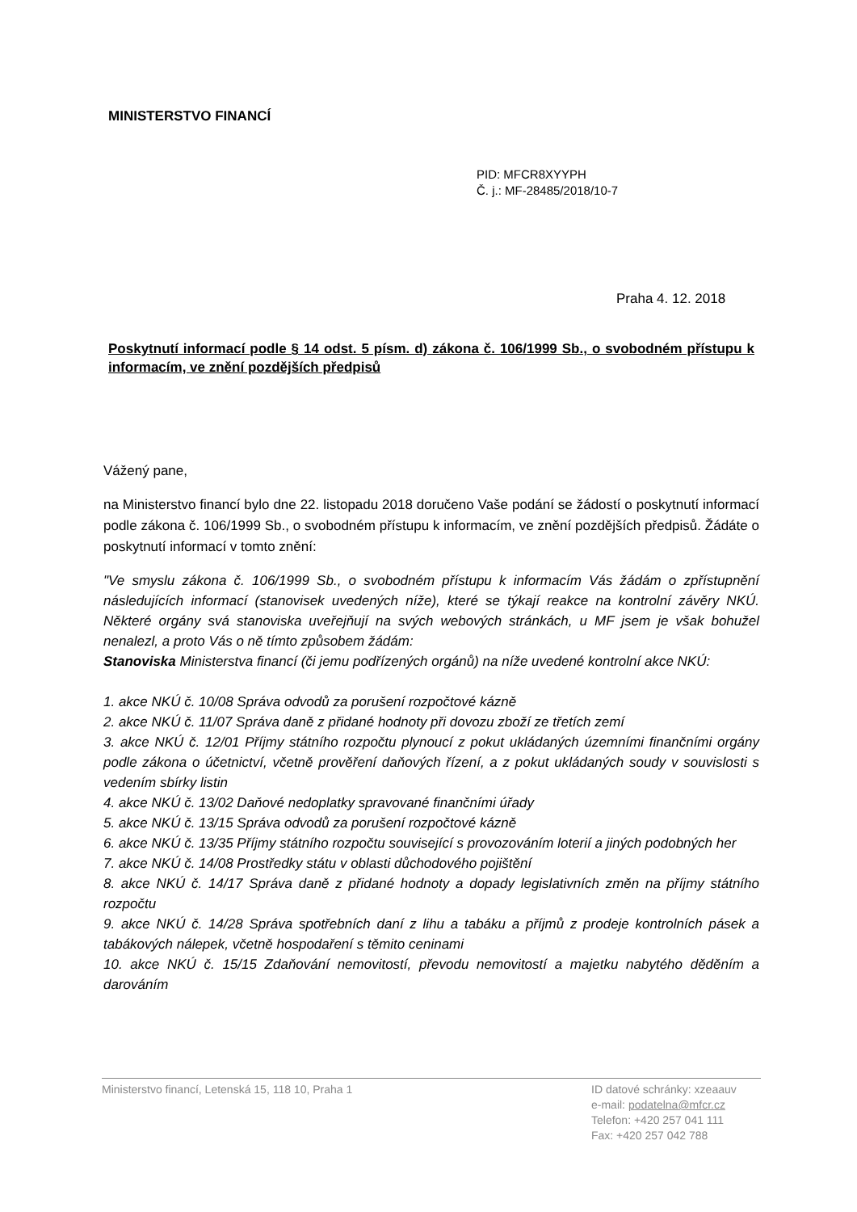MINISTERSTVO FINANCÍ
PID: MFCR8XYYPH
Č. j.: MF-28485/2018/10-7
Praha 4. 12. 2018
Poskytnutí informací podle § 14 odst. 5 písm. d) zákona č. 106/1999 Sb., o svobodném přístupu k informacím, ve znění pozdějších předpisů
Vážený pane,
na Ministerstvo financí bylo dne 22. listopadu 2018 doručeno Vaše podání se žádostí o poskytnutí informací podle zákona č. 106/1999 Sb., o svobodném přístupu k informacím, ve znění pozdějších předpisů. Žádáte o poskytnutí informací v tomto znění:
"Ve smyslu zákona č. 106/1999 Sb., o svobodném přístupu k informacím Vás žádám o zpřístupnění následujících informací (stanovisek uvedených níže), které se týkají reakce na kontrolní závěry NKÚ. Některé orgány svá stanoviska uveřejňují na svých webových stránkách, u MF jsem je však bohužel nenalezl, a proto Vás o ně tímto způsobem žádám:
Stanoviska Ministerstva financí (či jemu podřízených orgánů) na níže uvedené kontrolní akce NKÚ:
1. akce NKÚ č. 10/08 Správa odvodů za porušení rozpočtové kázně
2. akce NKÚ č. 11/07 Správa daně z přidané hodnoty při dovozu zboží ze třetích zemí
3. akce NKÚ č. 12/01 Příjmy státního rozpočtu plynoucí z pokut ukládaných územními finančními orgány podle zákona o účetnictví, včetně prověření daňových řízení, a z pokut ukládaných soudy v souvislosti s vedením sbírky listin
4. akce NKÚ č. 13/02 Daňové nedoplatky spravované finančními úřady
5. akce NKÚ č. 13/15 Správa odvodů za porušení rozpočtové kázně
6. akce NKÚ č. 13/35 Příjmy státního rozpočtu související s provozováním loterií a jiných podobných her
7. akce NKÚ č. 14/08 Prostředky státu v oblasti důchodového pojištění
8. akce NKÚ č. 14/17 Správa daně z přidané hodnoty a dopady legislativních změn na příjmy státního rozpočtu
9. akce NKÚ č. 14/28 Správa spotřebních daní z lihu a tabáku a příjmů z prodeje kontrolních pásek a tabákových nálepek, včetně hospodaření s těmito ceninami
10. akce NKÚ č. 15/15 Zdaňování nemovitostí, převodu nemovitostí a majetku nabytého děděním a darováním
Ministerstvo financí, Letenská 15, 118 10, Praha 1
ID datové schránky: xzeaauv
e-mail: podatelna@mfcr.cz
Telefon: +420 257 041 111
Fax: +420 257 042 788